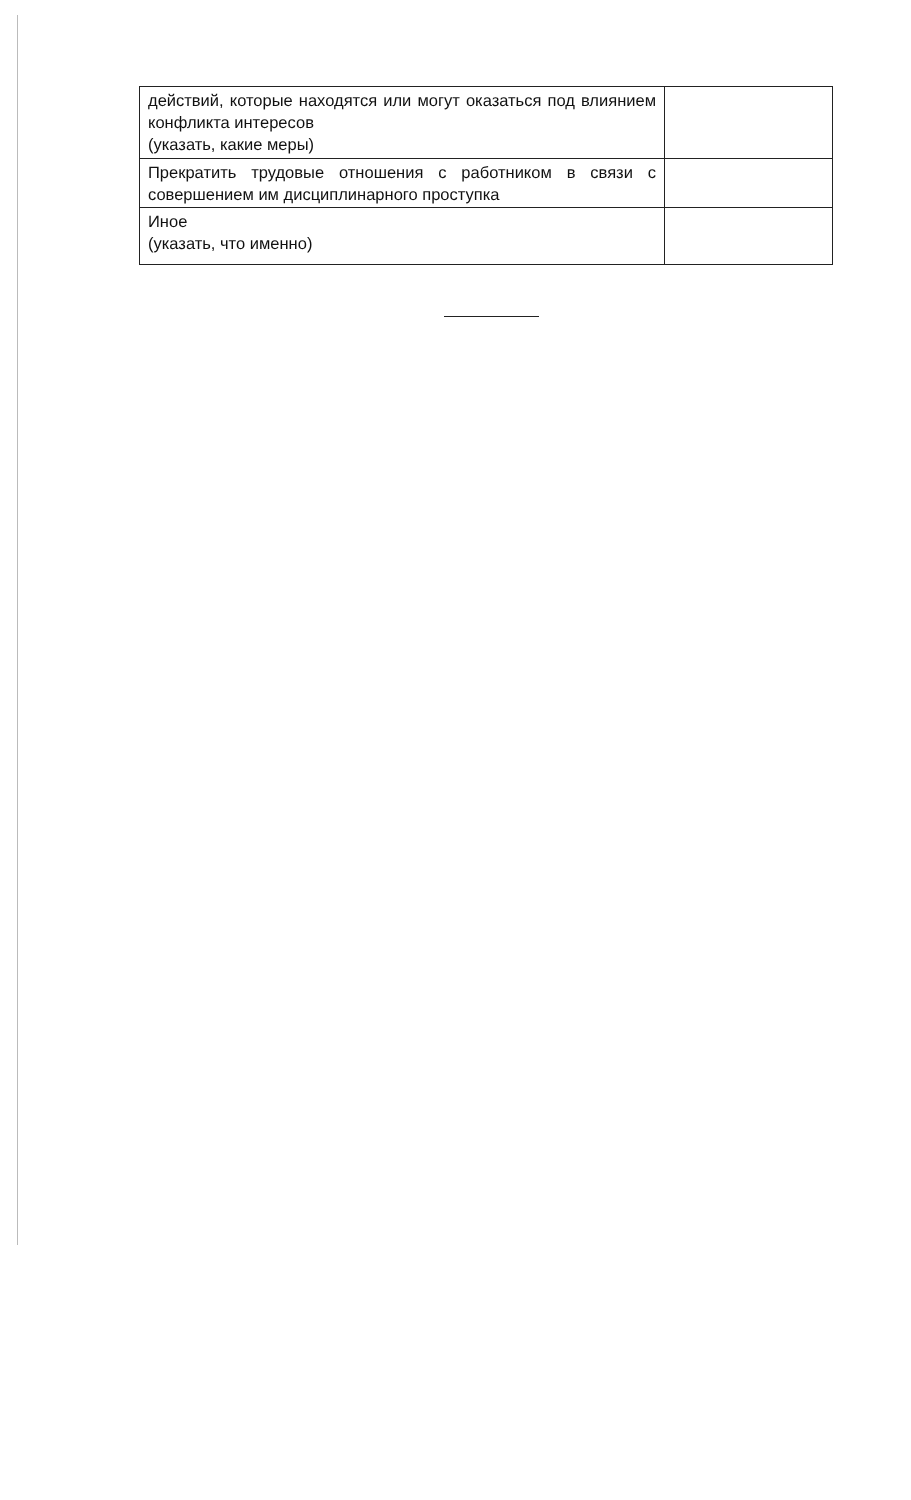| действий, которые находятся или могут оказаться под влиянием конфликта интересов (указать, какие меры) | |
| Прекратить трудовые отношения с работником в связи с совершением им дисциплинарного проступка | |
| Иное (указать, что именно) | |